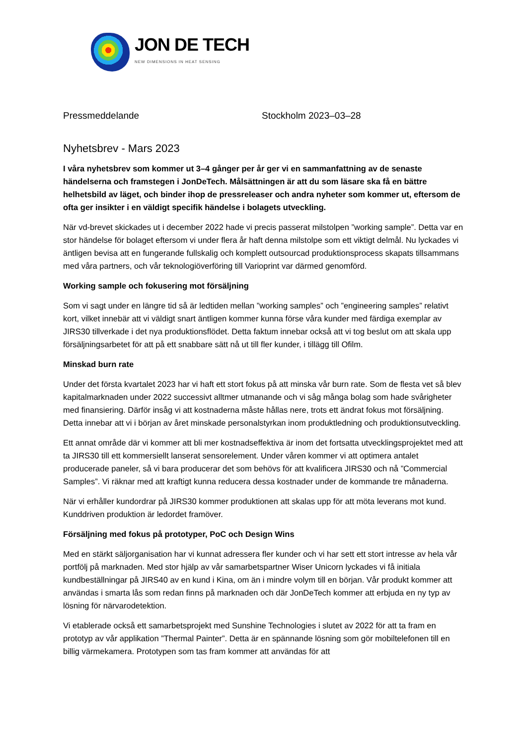JON DE TECH
NEW DIMENSIONS IN HEAT SENSING
Pressmeddelande Stockholm 2023–03–28
Nyhetsbrev - Mars 2023
I våra nyhetsbrev som kommer ut 3–4 gånger per år ger vi en sammanfattning av de senaste händelserna och framstegen i JonDeTech. Målsättningen är att du som läsare ska få en bättre helhetsbild av läget, och binder ihop de pressreleaser och andra nyheter som kommer ut, eftersom de ofta ger insikter i en väldigt specifik händelse i bolagets utveckling.
När vd-brevet skickades ut i december 2022 hade vi precis passerat milstolpen ”working sample”. Detta var en stor händelse för bolaget eftersom vi under flera år haft denna milstolpe som ett viktigt delmål. Nu lyckades vi äntligen bevisa att en fungerande fullskalig och komplett outsourcad produktionsprocess skapats tillsammans med våra partners, och vår teknologiöverföring till Varioprint var därmed genomförd.
Working sample och fokusering mot försäljning
Som vi sagt under en längre tid så är ledtiden mellan ”working samples” och ”engineering samples” relativt kort, vilket innebär att vi väldigt snart äntligen kommer kunna förse våra kunder med färdiga exemplar av JIRS30 tillverkade i det nya produktionsflödet. Detta faktum innebar också att vi tog beslut om att skala upp försäljningsarbetet för att på ett snabbare sätt nå ut till fler kunder, i tillägg till Ofilm.
Minskad burn rate
Under det första kvartalet 2023 har vi haft ett stort fokus på att minska vår burn rate. Som de flesta vet så blev kapitalmarknaden under 2022 successivt alltmer utmanande och vi såg många bolag som hade svårigheter med finansiering. Därför insåg vi att kostnaderna måste hållas nere, trots ett ändrat fokus mot försäljning. Detta innebar att vi i början av året minskade personalstyrkan inom produktledning och produktionsutveckling.
Ett annat område där vi kommer att bli mer kostnadseffektiva är inom det fortsatta utvecklingsprojektet med att ta JIRS30 till ett kommersiellt lanserat sensorelement. Under våren kommer vi att optimera antalet producerade paneler, så vi bara producerar det som behövs för att kvalificera JIRS30 och nå ”Commercial Samples”. Vi räknar med att kraftigt kunna reducera dessa kostnader under de kommande tre månaderna.
När vi erhåller kundordrar på JIRS30 kommer produktionen att skalas upp för att möta leverans mot kund. Kunddriven produktion är ledordet framöver.
Försäljning med fokus på prototyper, PoC och Design Wins
Med en stärkt säljorganisation har vi kunnat adressera fler kunder och vi har sett ett stort intresse av hela vår portfölj på marknaden. Med stor hjälp av vår samarbetspartner Wiser Unicorn lyckades vi få initiala kundbeställningar på JIRS40 av en kund i Kina, om än i mindre volym till en början. Vår produkt kommer att användas i smarta lås som redan finns på marknaden och där JonDeTech kommer att erbjuda en ny typ av lösning för närvarodetektion.
Vi etablerade också ett samarbetsprojekt med Sunshine Technologies i slutet av 2022 för att ta fram en prototyp av vår applikation ”Thermal Painter”. Detta är en spännande lösning som gör mobiltelefonen till en billig värmekamera. Prototypen som tas fram kommer att användas för att